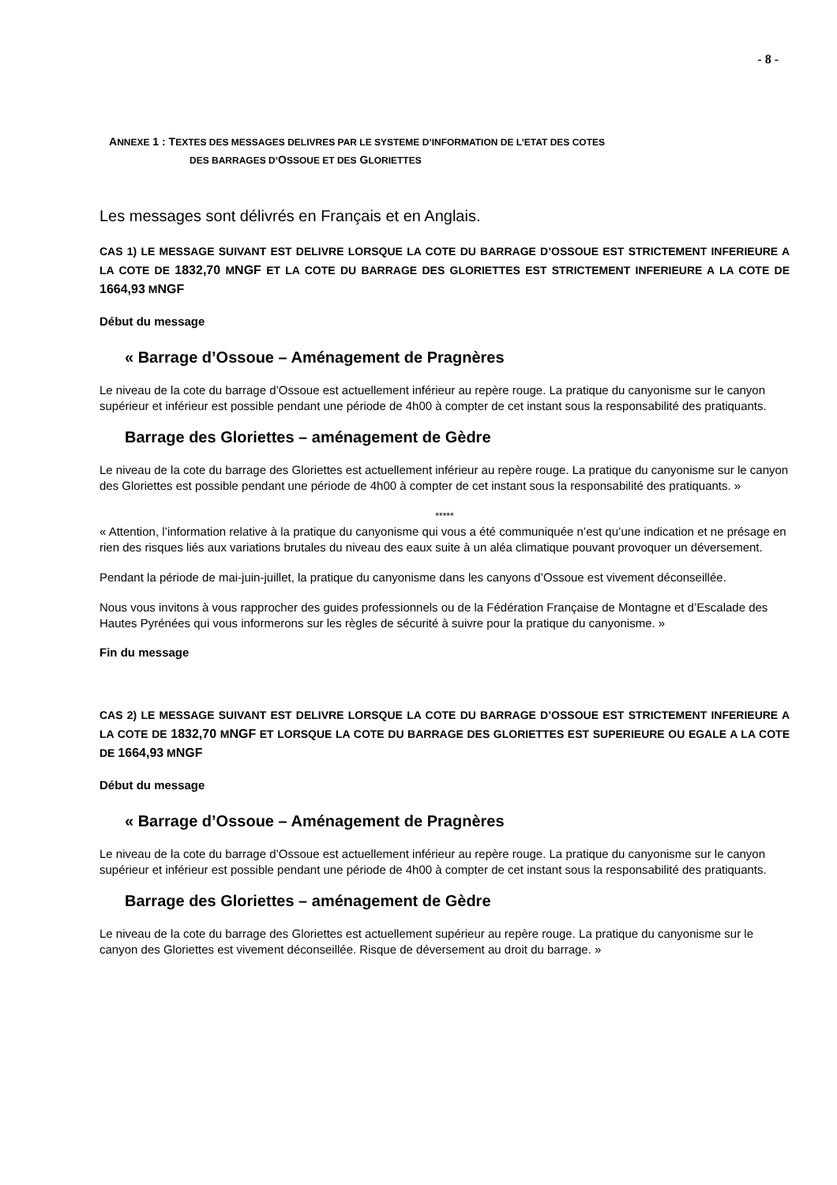- 8 -
ANNEXE 1 : TEXTES DES MESSAGES DELIVRES PAR LE SYSTEME D’INFORMATION DE L’ETAT DES COTES
DES BARRAGES D’OSSOUE ET DES GLORIETTES
Les messages sont délivrés en Français et en Anglais.
CAS 1) LE MESSAGE SUIVANT EST DELIVRE LORSQUE LA COTE DU BARRAGE D’OSSOUE EST STRICTEMENT INFERIEURE A LA COTE DE 1832,70 MNGF ET LA COTE DU BARRAGE DES GLORIETTES EST STRICTEMENT INFERIEURE A LA COTE DE 1664,93 MNGF
Début du message
« Barrage d’Ossoue – Aménagement de Pragnères
Le niveau de la cote du barrage d’Ossoue est actuellement inférieur au repère rouge. La pratique du canyonisme sur le canyon supérieur et inférieur est possible pendant une période de 4h00 à compter de cet instant sous la responsabilité des pratiquants.
Barrage des Gloriettes – aménagement de Gèdre
Le niveau de la cote du barrage des Gloriettes est actuellement inférieur au repère rouge. La pratique du canyonisme sur le canyon des Gloriettes est possible pendant une période de 4h00 à compter de cet instant sous la responsabilité des pratiquants. »
*****
« Attention, l’information relative à la pratique du canyonisme qui vous a été communiquée n’est qu’une indication et ne présage en rien des risques liés aux variations brutales du niveau des eaux suite à un aléa climatique pouvant provoquer un déversement.
Pendant la période de mai-juin-juillet, la pratique du canyonisme dans les canyons d’Ossoue est vivement déconseillée.
Nous vous invitons à vous rapprocher des guides professionnels ou de la Fédération Française de Montagne et d’Escalade des Hautes Pyrénées qui vous informerons sur les règles de sécurité à suivre pour la pratique du canyonisme. »
Fin du message
CAS 2) LE MESSAGE SUIVANT EST DELIVRE LORSQUE LA COTE DU BARRAGE D’OSSOUE EST STRICTEMENT INFERIEURE A LA COTE DE 1832,70 MNGF ET LORSQUE LA COTE DU BARRAGE DES GLORIETTES EST SUPERIEURE OU EGALE A LA COTE DE 1664,93 MNGF
Début du message
« Barrage d’Ossoue – Aménagement de Pragnères
Le niveau de la cote du barrage d’Ossoue est actuellement inférieur au repère rouge. La pratique du canyonisme sur le canyon supérieur et inférieur est possible pendant une période de 4h00 à compter de cet instant sous la responsabilité des pratiquants.
Barrage des Gloriettes – aménagement de Gèdre
Le niveau de la cote du barrage des Gloriettes est actuellement supérieur au repère rouge. La pratique du canyonisme sur le canyon des Gloriettes est vivement déconseillée. Risque de déversement au droit du barrage. »